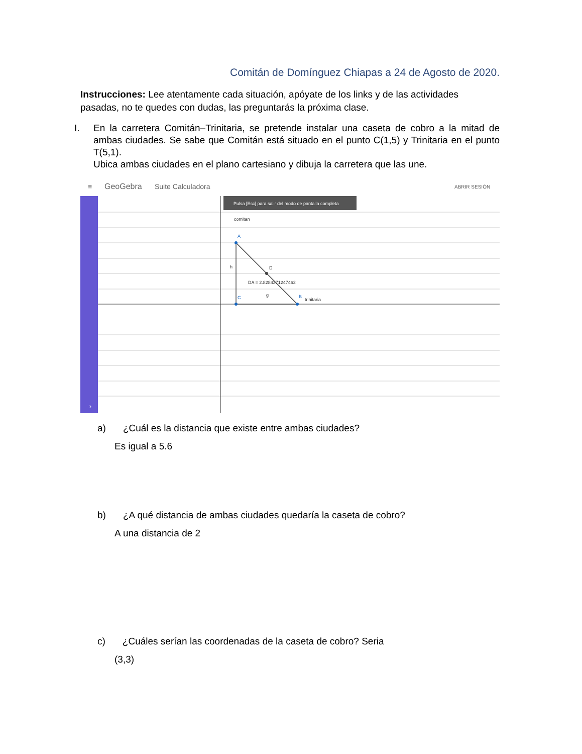Comitán de Domínguez Chiapas a 24 de Agosto de 2020.
Instrucciones: Lee atentamente cada situación, apóyate de los links y de las actividades pasadas, no te quedes con dudas, las preguntarás la próxima clase.
I. En la carretera Comitán–Trinitaria, se pretende instalar una caseta de cobro a la mitad de ambas ciudades. Se sabe que Comitán está situado en el punto C(1,5) y Trinitaria en el punto T(5,1).
Ubica ambas ciudades en el plano cartesiano y dibuja la carretera que las une.
≡
GeoGebra
Suite Calculadora
ABRIR SESIÓN
›
Pulsa [Esc] para salir del modo de pantalla completa
comitan
A
C
B
D
trinitaria
DA = 2.8284271247462
h
g
a) ¿Cuál es la distancia que existe entre ambas ciudades?
Es igual a 5.6
b) ¿A qué distancia de ambas ciudades quedaría la caseta de cobro?
A una distancia de 2
c) ¿Cuáles serían las coordenadas de la caseta de cobro? Seria
(3,3)